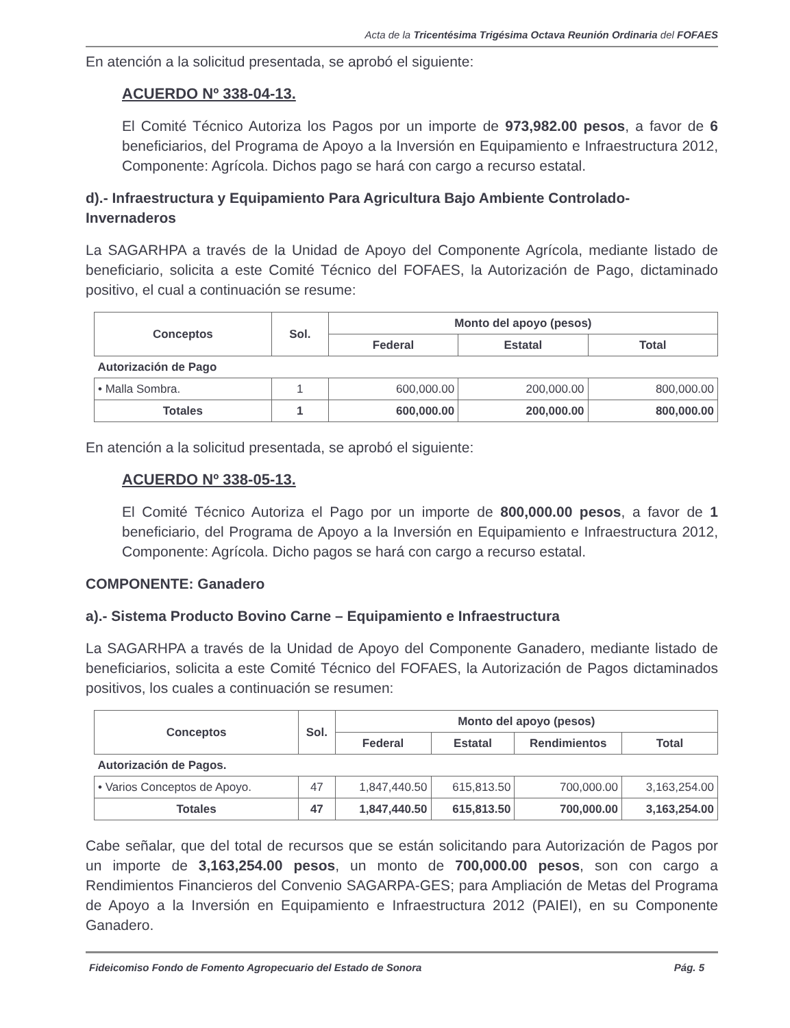Acta de la Tricentésima Trigésima Octava Reunión Ordinaria del FOFAES
En atención a la solicitud presentada, se aprobó el siguiente:
ACUERDO Nº 338-04-13.
El Comité Técnico Autoriza los Pagos por un importe de 973,982.00 pesos, a favor de 6 beneficiarios, del Programa de Apoyo a la Inversión en Equipamiento e Infraestructura 2012, Componente: Agrícola. Dichos pago se hará con cargo a recurso estatal.
d).- Infraestructura y Equipamiento Para Agricultura Bajo Ambiente Controlado-Invernaderos
La SAGARHPA a través de la Unidad de Apoyo del Componente Agrícola, mediante listado de beneficiario, solicita a este Comité Técnico del FOFAES, la Autorización de Pago, dictaminado positivo, el cual a continuación se resume:
| Conceptos | Sol. | Monto del apoyo (pesos) | | |
| --- | --- | --- | --- | --- |
| | | Federal | Estatal | Total |
| Autorización de Pago | | | | |
| • Malla Sombra. | 1 | 600,000.00 | 200,000.00 | 800,000.00 |
| Totales | 1 | 600,000.00 | 200,000.00 | 800,000.00 |
En atención a la solicitud presentada, se aprobó el siguiente:
ACUERDO Nº 338-05-13.
El Comité Técnico Autoriza el Pago por un importe de 800,000.00 pesos, a favor de 1 beneficiario, del Programa de Apoyo a la Inversión en Equipamiento e Infraestructura 2012, Componente: Agrícola. Dicho pagos se hará con cargo a recurso estatal.
COMPONENTE: Ganadero
a).- Sistema Producto Bovino Carne – Equipamiento e Infraestructura
La SAGARHPA a través de la Unidad de Apoyo del Componente Ganadero, mediante listado de beneficiarios, solicita a este Comité Técnico del FOFAES, la Autorización de Pagos dictaminados positivos, los cuales a continuación se resumen:
| Conceptos | Sol. | Monto del apoyo (pesos) | | | |
| --- | --- | --- | --- | --- | --- |
| | | Federal | Estatal | Rendimientos | Total |
| Autorización de Pagos. | | | | | |
| • Varios Conceptos de Apoyo. | 47 | 1,847,440.50 | 615,813.50 | 700,000.00 | 3,163,254.00 |
| Totales | 47 | 1,847,440.50 | 615,813.50 | 700,000.00 | 3,163,254.00 |
Cabe señalar, que del total de recursos que se están solicitando para Autorización de Pagos por un importe de 3,163,254.00 pesos, un monto de 700,000.00 pesos, son con cargo a Rendimientos Financieros del Convenio SAGARPA-GES; para Ampliación de Metas del Programa de Apoyo a la Inversión en Equipamiento e Infraestructura 2012 (PAIEI), en su Componente Ganadero.
Fideicomiso Fondo de Fomento Agropecuario del Estado de Sonora Pág. 5